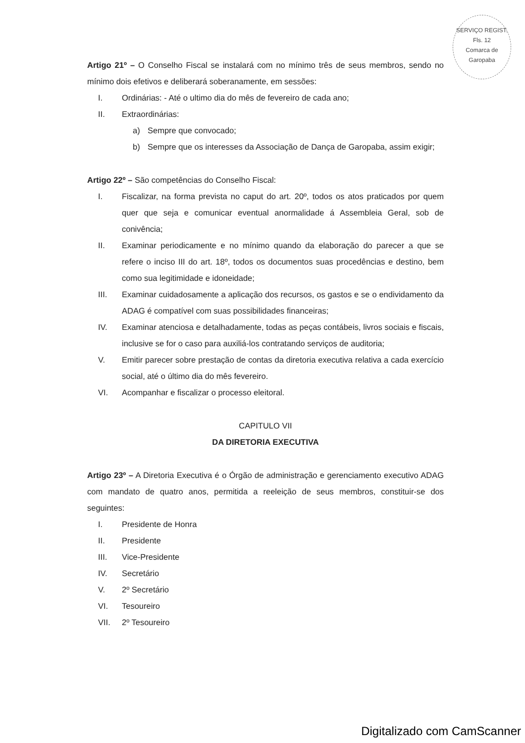SERVIÇO REGIST.
Fls. 12
Comarca de Garopaba
Artigo 21º – O Conselho Fiscal se instalará com no mínimo três de seus membros, sendo no mínimo dois efetivos e deliberará soberanamente, em sessões:
I. Ordinárias: - Até o ultimo dia do mês de fevereiro de cada ano;
II. Extraordinárias:
a) Sempre que convocado;
b) Sempre que os interesses da Associação de Dança de Garopaba, assim exigir;
Artigo 22º – São competências do Conselho Fiscal:
I. Fiscalizar, na forma prevista no caput do art. 20º, todos os atos praticados por quem quer que seja e comunicar eventual anormalidade á Assembleia Geral, sob de conivência;
II. Examinar periodicamente e no mínimo quando da elaboração do parecer a que se refere o inciso III do art. 18º, todos os documentos suas procedências e destino, bem como sua legitimidade e idoneidade;
III. Examinar cuidadosamente a aplicação dos recursos, os gastos e se o endividamento da ADAG é compatível com suas possibilidades financeiras;
IV. Examinar atenciosa e detalhadamente, todas as peças contábeis, livros sociais e fiscais, inclusive se for o caso para auxiliá-los contratando serviços de auditoria;
V. Emitir parecer sobre prestação de contas da diretoria executiva relativa a cada exercício social, até o último dia do mês fevereiro.
VI. Acompanhar e fiscalizar o processo eleitoral.
CAPITULO VII
DA DIRETORIA EXECUTIVA
Artigo 23º – A Diretoria Executiva é o Órgão de administração e gerenciamento executivo ADAG com mandato de quatro anos, permitida a reeleição de seus membros, constituir-se dos seguintes:
I. Presidente de Honra
II. Presidente
III. Vice-Presidente
IV. Secretário
V. 2º Secretário
VI. Tesoureiro
VII. 2º Tesoureiro
Digitalizado com CamScanner